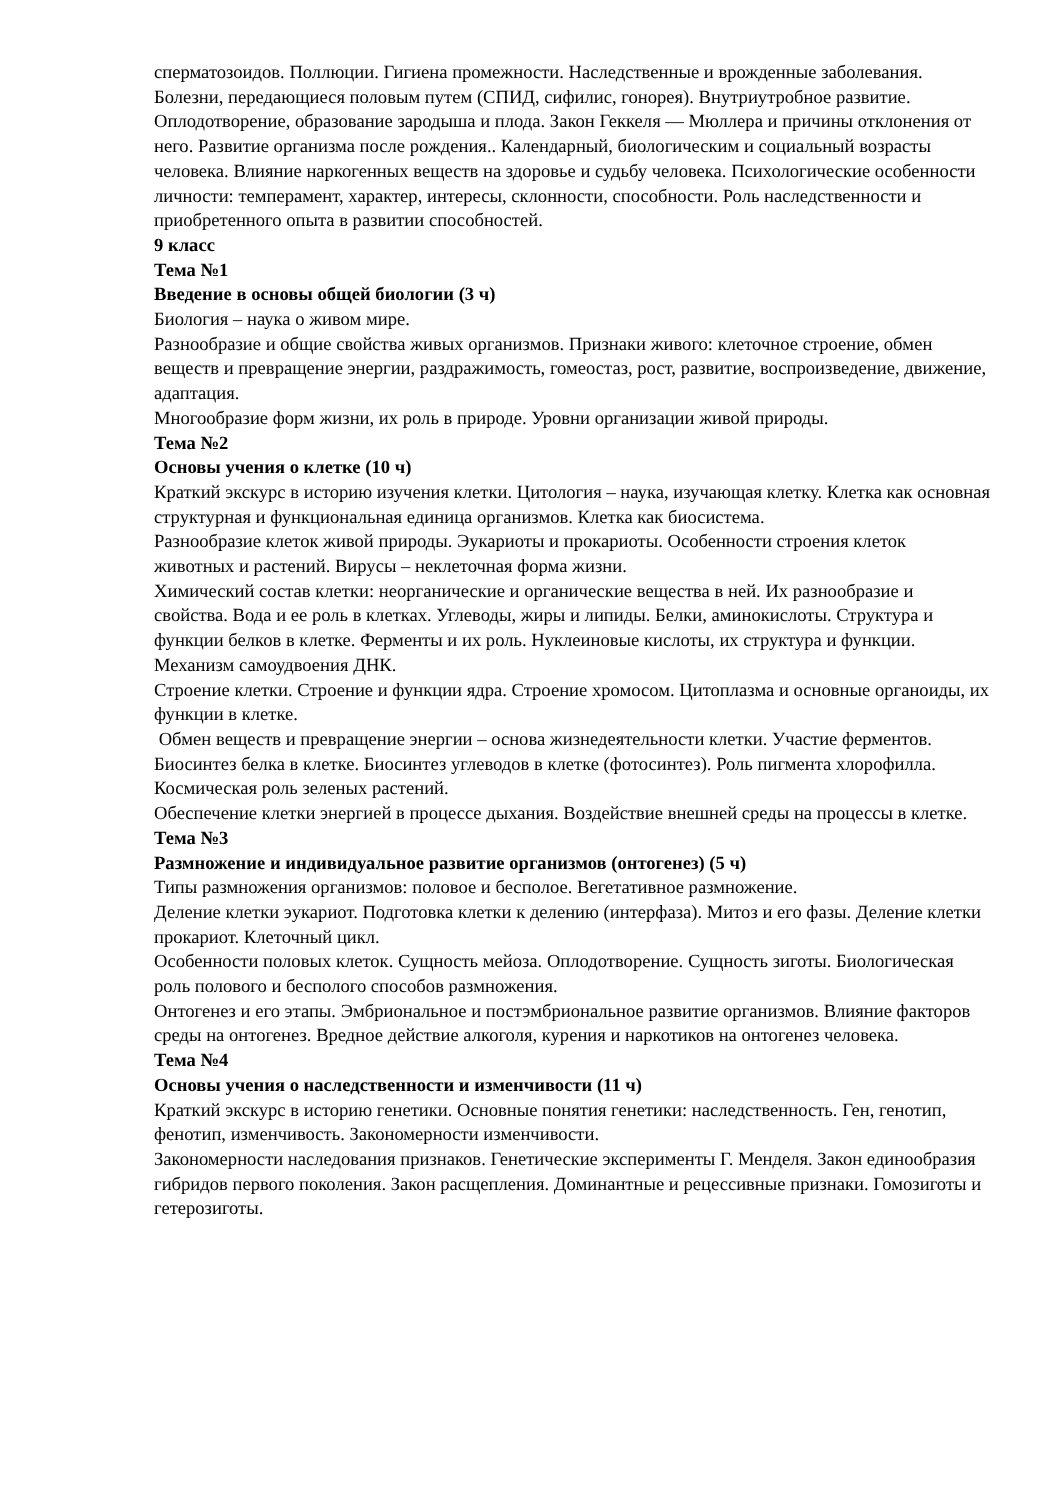сперматозоидов. Поллюции. Гигиена промежности. Наследственные и врожденные заболевания. Болезни, передающиеся половым путем (СПИД, сифилис, гонорея). Внутриутробное развитие. Оплодотворение, образование зародыша и плода. Закон Геккеля — Мюллера и причины отклонения от него. Развитие организма после рождения.. Календарный, биологическим и социальный возрасты человека. Влияние наркогенных веществ на здоровье и судьбу человека. Психологические особенности личности: темперамент, характер, интересы, склонности, способности. Роль наследственности и приобретенного опыта в развитии способностей.
9 класс
Тема №1
Введение в основы общей биологии (3 ч)
Биология – наука о живом мире.
Разнообразие и общие свойства живых организмов. Признаки живого: клеточное строение, обмен веществ и превращение энергии, раздражимость, гомеостаз, рост, развитие, воспроизведение, движение, адаптация.
Многообразие форм жизни, их роль в природе. Уровни организации живой природы.
Тема №2
Основы учения о клетке (10 ч)
Краткий экскурс в историю изучения клетки. Цитология – наука, изучающая клетку. Клетка как основная структурная и функциональная единица организмов. Клетка как биосистема.
Разнообразие клеток живой природы. Эукариоты и прокариоты. Особенности строения клеток животных и растений. Вирусы – неклеточная форма жизни.
Химический состав клетки: неорганические и органические вещества в ней. Их разнообразие и свойства. Вода и ее роль в клетках. Углеводы, жиры и липиды. Белки, аминокислоты. Структура и функции белков в клетке. Ферменты и их роль. Нуклеиновые кислоты, их структура и функции. Механизм самоудвоения ДНК.
Строение клетки. Строение и функции ядра. Строение хромосом. Цитоплазма и основные органоиды, их функции в клетке.
Обмен веществ и превращение энергии – основа жизнедеятельности клетки. Участие ферментов.
Биосинтез белка в клетке. Биосинтез углеводов в клетке (фотосинтез). Роль пигмента хлорофилла. Космическая роль зеленых растений.
Обеспечение клетки энергией в процессе дыхания. Воздействие внешней среды на процессы в клетке.
Тема №3
Размножение и индивидуальное развитие организмов (онтогенез) (5 ч)
Типы размножения организмов: половое и бесполое. Вегетативное размножение.
Деление клетки эукариот. Подготовка клетки к делению (интерфаза). Митоз и его фазы. Деление клетки прокариот. Клеточный цикл.
Особенности половых клеток. Сущность мейоза. Оплодотворение. Сущность зиготы. Биологическая роль полового и бесполого способов размножения.
Онтогенез и его этапы. Эмбриональное и постэмбриональное развитие организмов. Влияние факторов среды на онтогенез. Вредное действие алкоголя, курения и наркотиков на онтогенез человека.
Тема №4
Основы учения о наследственности и изменчивости (11 ч)
Краткий экскурс в историю генетики. Основные понятия генетики: наследственность. Ген, генотип, фенотип, изменчивость. Закономерности изменчивости.
Закономерности наследования признаков. Генетические эксперименты Г. Менделя. Закон единообразия гибридов первого поколения. Закон расщепления. Доминантные и рецессивные признаки. Гомозиготы и гетерозиготы.